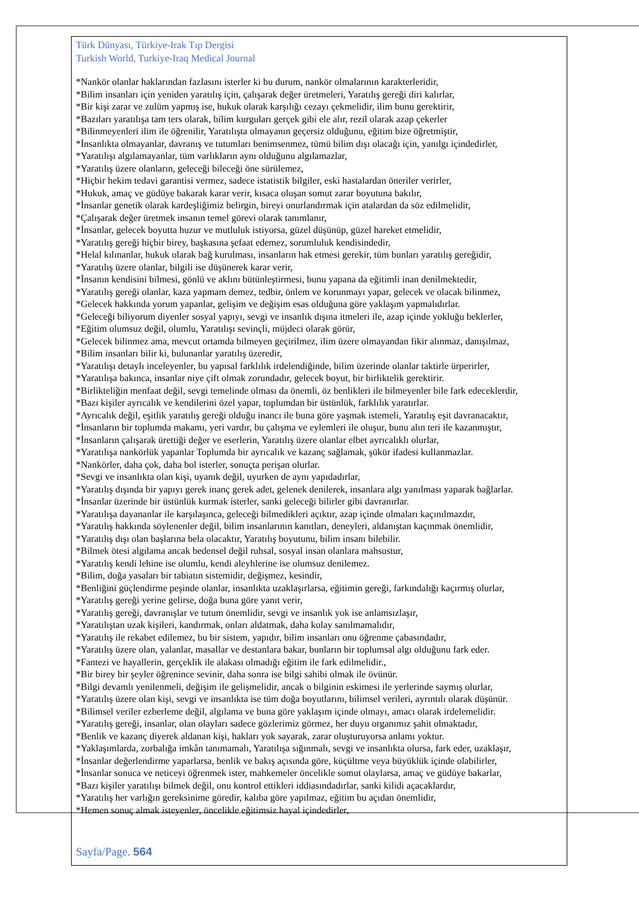Türk Dünyası, Türkiye-Irak Tıp Dergisi
Turkish World, Turkiye-Iraq Medical Journal
*Nankör olanlar haklarından fazlasını isterler ki bu durum, nankör olmalarının karakterleridir,
*Bilim insanları için yeniden yaratılış için, çalışarak değer üretmeleri, Yaratılış gereği diri kalırlar,
*Bir kişi zarar ve zulüm yapmış ise, hukuk olarak karşılığı cezayı çekmelidir, ilim bunu gerektirir,
*Bazıları yaratılışa tam ters olarak, bilim kurguları gerçek gibi ele alır, rezil olarak azap çekerler
*Bilinmeyenleri ilim ile öğrenilir, Yaratılışta olmayanın geçersiz olduğunu, eğitim bize öğretmiştir,
*İnsanlıkta olmayanlar, davranış ve tutumları benimsenmez, tümü bilim dışı olacağı için, yanılgı içindedirler,
*Yaratılışı algılamayanlar, tüm varlıkların aynı olduğunu algılamazlar,
*Yaratılış üzere olanların, geleceği bileceği öne sürülemez,
*Hiçbir hekim tedavi garantisi vermez, sadece istatistik bilgiler, eski hastalardan öneriler verirler,
*Hukuk, amaç ve güdüye bakarak karar verir, kısaca oluşan somut zarar boyutuna bakılır,
*İnsanlar genetik olarak kardeşliğimiz belirgin, bireyi onurlandırmak için atalardan da söz edilmelidir,
*Çalışarak değer üretmek insanın temel görevi olarak tanımlanır,
*İnsanlar, gelecek boyutta huzur ve mutluluk istiyorsa, güzel düşünüp, güzel hareket etmelidir,
*Yaratılış gereği hiçbir birey, başkasına şefaat edemez, sorumluluk kendisindedir,
*Helal kılınanlar, hukuk olarak bağ kurulması, insanların hak etmesi gerekir, tüm bunları yaratılış gereğidir,
*Yaratılış üzere olanlar, bilgili ise düşünerek karar verir,
*İnsanın kendisini bilmesi, gönlü ve aklını bütünleştirmesi, bunu yapana da eğitimli inan denilmektedir,
*Yaratılış gereği olanlar, kaza yapmam demez, tedbir, önlem ve korunmayı yapar, gelecek ve olacak bilinmez,
*Gelecek hakkında yorum yapanlar, gelişim ve değişim esas olduğuna göre yaklaşım yapmalıdırlar.
*Geleceği biliyorum diyenler sosyal yapıyı, sevgi ve insanlık dışına itmeleri ile, azap içinde yokluğu beklerler,
*Eğitim olumsuz değil, olumlu, Yaratılışı sevinçli, müjdeci olarak görür,
*Gelecek bilinmez ama, mevcut ortamda bilmeyen geçirilmez, ilim üzere olmayandan fikir alınmaz, danışılmaz,
*Bilim insanları bilir ki, bulunanlar yaratılış üzeredir,
*Yaratılışı detaylı inceleyenler, bu yapısal farklılık irdelendiğinde, bilim üzerinde olanlar taktirle ürperirler,
*Yaratılışa bakınca, insanlar niye çift olmak zorundadır, gelecek boyut, bir birliktelik gerektirir.
*Birlikteliğin menfaat değil, sevgi temelinde olması da önemli, öz benlikleri ile bilmeyenler bile fark edeceklerdir,
*Bazı kişiler ayrıcalık ve kendilerini özel yapar, toplumdan bir üstünlük, farklılık yaratırlar.
*Ayrıcalık değil, eşitlik yaratılış gereği olduğu inancı ile buna göre yaşmak istemeli, Yaratılış eşit davranacaktır,
*İnsanların bir toplumda makamı, yeri vardır, bu çalışma ve eylemleri ile oluşur, bunu alın teri ile kazanmıştır,
*İnsanların çalışarak ürettiği değer ve eserlerin, Yaratılış üzere olanlar elbet ayrıcalıklı olurlar,
*Yaratılışa nankörlük yapanlar Toplumda bir ayrıcalık ve kazanç sağlamak, şükür ifadesi kullanmazlar.
*Nankörler, daha çok, daha bol isterler, sonuçta perişan olurlar.
*Sevgi ve insanlıkta olan kişi, uyanık değil, uyurken de aynı yapıdadırlar,
*Yaratılış dışında bir yapıyı gerek inanç gerek adet, gelenek denilerek, insanlara algı yanılması yaparak bağlarlar.
*İnsanlar üzerinde bir üstünlük kurmak isterler, sanki geleceği bilirler gibi davranırlar.
*Yaratılışa dayananlar ile karşılaşınca, geleceği bilmedikleri açıktır, azap içinde olmaları kaçınılmazdır,
*Yaratılış hakkında söylenenler değil, bilim insanlarının kanıtları, deneyleri, aldanıştan kaçınmak önemlidir,
*Yaratılış dışı olan başlarına bela olacaktır, Yaratılış boyutunu, bilim insanı bilebilir.
*Bilmek ötesi algılama ancak bedensel değil ruhsal, sosyal insan olanlara mahsustur,
*Yaratılış kendi lehine ise olumlu, kendi aleyhlerine ise olumsuz denilemez.
*Bilim, doğa yasaları bir tabiatın sistemidir, değişmez, kesindir,
*Benliğini güçlendirme peşinde olanlar, insanlıkta uzaklaşırlarsa, eğitimin gereği, farkındalığı kaçırmış olurlar,
*Yaratılış gereği yerine gelirse, doğa buna göre yanıt verir,
*Yaratılış gereği, davranışlar ve tutum önemlidir, sevgi ve insanlık yok ise anlamsızlaşır,
*Yaratılıştan uzak kişileri, kandırmak, onları aldatmak, daha kolay sanılmamalıdır,
*Yaratılış ile rekabet edilemez, bu bir sistem, yapıdır, bilim insanları onu öğrenme çabasındadır,
*Yaratılış üzere olan, yalanlar, masallar ve destanlara bakar, bunların bir toplumsal algı olduğunu fark eder.
*Fantezi ve hayallerin, gerçeklik ile alakası olmadığı eğitim ile fark edilmelidir.,
*Bir birey bir şeyler öğrenince sevinir, daha sonra ise bilgi sahibi olmak ile övünür.
*Bilgi devamlı yenilenmeli, değişim ile gelişmelidir, ancak o bilginin eskimesi ile yerlerinde saymış olurlar,
*Yaratılış üzere olan kişi, sevgi ve insanlıkta ise tüm doğa boyutlarını, bilimsel verileri, ayrıntılı olarak düşünür.
*Bilimsel veriler ezberleme değil, algılama ve buna göre yaklaşım içinde olmayı, amacı olarak irdelemelidir.
*Yaratılış gereği, insanlar, olan olayları sadece gözlerimiz görmez, her duyu organımız şahit olmaktadır,
*Benlik ve kazanç diyerek aldanan kişi, hakları yok sayarak, zarar oluşturuyorsa anlamı yoktur.
*Yaklaşımlarda, zorbalığa imkân tanımamalı, Yaratılışa sığınmalı, sevgi ve insanlıkta olursa, fark eder, uzaklaşır,
*İnsanlar değerlendirme yaparlarsa, benlik ve bakış açısında göre, küçültme veya büyüklük içinde olabilirler,
*İnsanlar sonuca ve neticeyi öğrenmek ister, mahkemeler öncelikle somut olaylarsa, amaç ve güdüye bakarlar,
*Bazı kişiler yaratılışı bilmek değil, onu kontrol ettikleri iddiasındadırlar, sanki kilidi açacaklardır,
*Yaratılış her varlığın gereksinime göredir, kalıba göre yapılmaz, eğitim bu açıdan önemlidir,
*Hemen sonuç almak isteyenler, öncelikle eğitimsiz hayal içindedirler,
Sayfa/Page. 564